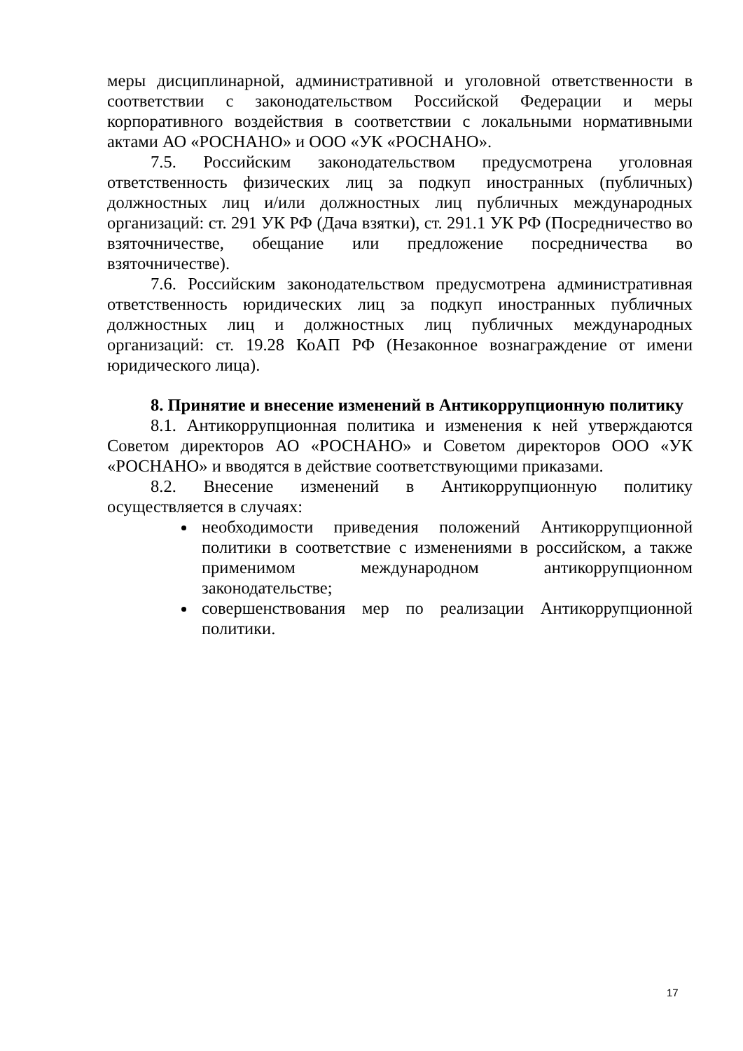меры дисциплинарной, административной и уголовной ответственности в соответствии с законодательством Российской Федерации и меры корпоративного воздействия в соответствии с локальными нормативными актами АО «РОСНАНО» и ООО «УК «РОСНАНО».
7.5. Российским законодательством предусмотрена уголовная ответственность физических лиц за подкуп иностранных (публичных) должностных лиц и/или должностных лиц публичных международных организаций: ст. 291 УК РФ (Дача взятки), ст. 291.1 УК РФ (Посредничество во взяточничестве, обещание или предложение посредничества во взяточничестве).
7.6. Российским законодательством предусмотрена административная ответственность юридических лиц за подкуп иностранных публичных должностных лиц и должностных лиц публичных международных организаций: ст. 19.28 КоАП РФ (Незаконное вознаграждение от имени юридического лица).
8. Принятие и внесение изменений в Антикоррупционную политику
8.1. Антикоррупционная политика и изменения к ней утверждаются Советом директоров АО «РОСНАНО» и Советом директоров ООО «УК «РОСНАНО» и вводятся в действие соответствующими приказами.
8.2. Внесение изменений в Антикоррупционную политику осуществляется в случаях:
необходимости приведения положений Антикоррупционной политики в соответствие с изменениями в российском, а также применимом международном антикоррупционном законодательстве;
совершенствования мер по реализации Антикоррупционной политики.
17